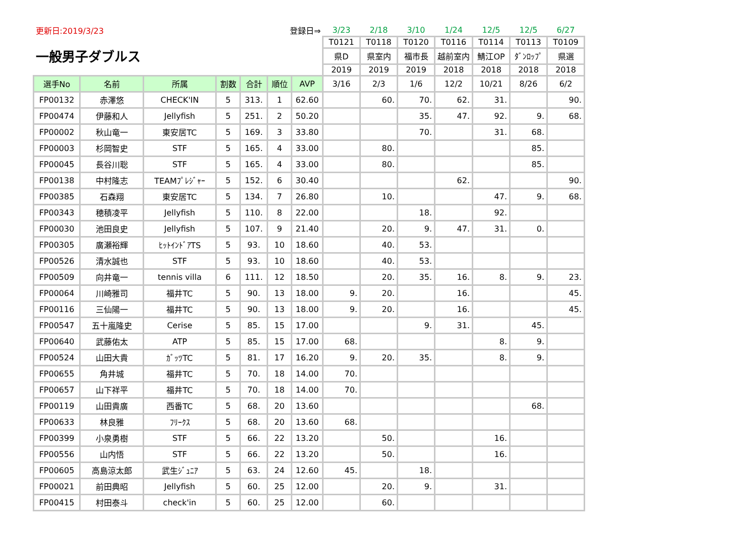| 更新日:2019/3/23 | | | 登録日⇒ | | | | 3/23 | 2/18 | 3/10 | 1/24 | 12/5 | 12/5 | 6/27 |
| 一般男子ダブルス | | | | | | | T0121 | T0118 | T0120 | T0116 | T0114 | T0113 | T0109 |
| | | | | | | | 県D | 県室内 | 福市長 | 越前室内 | 鯖江OP | ﾀﾞﾝﾛｯﾌﾟ | 県選 |
| | | | | | | | 2019 | 2019 | 2019 | 2018 | 2018 | 2018 | 2018 |
| 選手No | 名前 | 所属 | 割数 | 合計 | 順位 | AVP | 3/16 | 2/3 | 1/6 | 12/2 | 10/21 | 8/26 | 6/2 |
| FP00132 | 赤澤悠 | CHECK'IN | 5 | 313. | 1 | 62.60 | | 60. | 70. | 62. | 31. | | 90. |
| FP00474 | 伊藤和人 | Jellyfish | 5 | 251. | 2 | 50.20 | | | 35. | 47. | 92. | 9. | 68. |
| FP00002 | 秋山竜一 | 東安居TC | 5 | 169. | 3 | 33.80 | | | 70. | | 31. | 68. | |
| FP00003 | 杉岡智史 | STF | 5 | 165. | 4 | 33.00 | | 80. | | | | 85. | |
| FP00045 | 長谷川聡 | STF | 5 | 165. | 4 | 33.00 | | 80. | | | | 85. | |
| FP00138 | 中村隆志 | TEAMﾌﾟﾚｼﾞｬｰ | 5 | 152. | 6 | 30.40 | | | | 62. | | | 90. |
| FP00385 | 石森翔 | 東安居TC | 5 | 134. | 7 | 26.80 | | 10. | | | 47. | 9. | 68. |
| FP00343 | 穂積凌平 | Jellyfish | 5 | 110. | 8 | 22.00 | | | 18. | | 92. | | |
| FP00030 | 池田良史 | Jellyfish | 5 | 107. | 9 | 21.40 | | 20. | 9. | 47. | 31. | 0. | |
| FP00305 | 廣瀬裕輝 | ﾋｯﾄｲﾝﾄﾞｱTS | 5 | 93. | 10 | 18.60 | | 40. | 53. | | | | |
| FP00526 | 清水誠也 | STF | 5 | 93. | 10 | 18.60 | | 40. | 53. | | | | |
| FP00509 | 向井竜一 | tennis villa | 6 | 111. | 12 | 18.50 | | 20. | 35. | 16. | 8. | 9. | 23. |
| FP00064 | 川崎雅司 | 福井TC | 5 | 90. | 13 | 18.00 | 9. | 20. | | 16. | | | 45. |
| FP00116 | 三仙陽一 | 福井TC | 5 | 90. | 13 | 18.00 | 9. | 20. | | 16. | | | 45. |
| FP00547 | 五十嵐隆史 | Cerise | 5 | 85. | 15 | 17.00 | | | 9. | 31. | | 45. | |
| FP00640 | 武藤佑太 | ATP | 5 | 85. | 15 | 17.00 | 68. | | | | 8. | 9. | |
| FP00524 | 山田大貴 | ｶﾞｯﾂTC | 5 | 81. | 17 | 16.20 | 9. | 20. | 35. | | 8. | 9. | |
| FP00655 | 角井城 | 福井TC | 5 | 70. | 18 | 14.00 | 70. | | | | | | |
| FP00657 | 山下祥平 | 福井TC | 5 | 70. | 18 | 14.00 | 70. | | | | | | |
| FP00119 | 山田貴廣 | 西番TC | 5 | 68. | 20 | 13.60 | | | | | | 68. | |
| FP00633 | 林良雅 | ﾌﾘｰｸｽ | 5 | 68. | 20 | 13.60 | 68. | | | | | | |
| FP00399 | 小泉勇樹 | STF | 5 | 66. | 22 | 13.20 | | 50. | | | 16. | | |
| FP00556 | 山内悟 | STF | 5 | 66. | 22 | 13.20 | | 50. | | | 16. | | |
| FP00605 | 高島涼太郎 | 武生ｼﾞｭﾆｱ | 5 | 63. | 24 | 12.60 | 45. | | 18. | | | | |
| FP00021 | 前田典昭 | Jellyfish | 5 | 60. | 25 | 12.00 | | 20. | 9. | | 31. | | |
| FP00415 | 村田泰斗 | check'in | 5 | 60. | 25 | 12.00 | | 60. | | | | | |